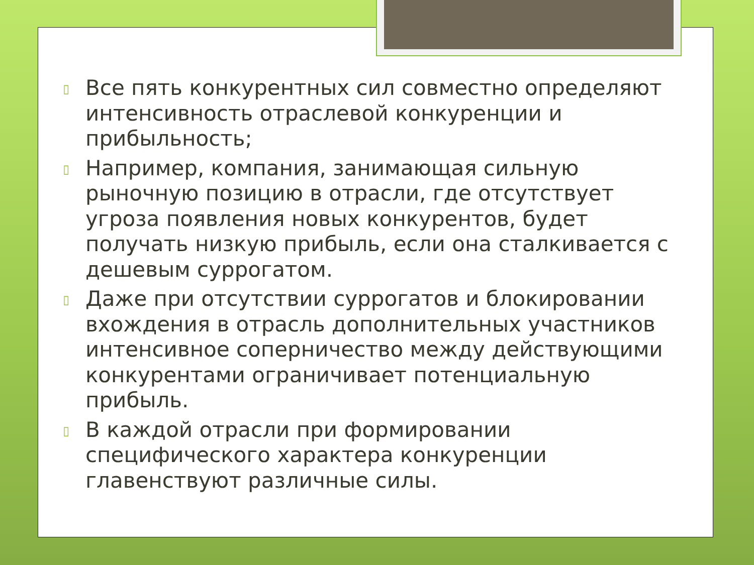▯ Все пять конкурентных сил совместно определяют интенсивность отраслевой конкуренции и прибыльность;
▯ Например, компания, занимающая сильную рыночную позицию в отрасли, где отсутствует угроза появления новых конкурентов, будет получать низкую прибыль, если она сталкивается с дешевым суррогатом.
▯ Даже при отсутствии суррогатов и блокировании вхождения в отрасль дополнительных участников интенсивное соперничество между действующими конкурентами ограничивает потенциальную прибыль.
▯ В каждой отрасли при формировании специфического характера конкуренции главенствуют различные силы.